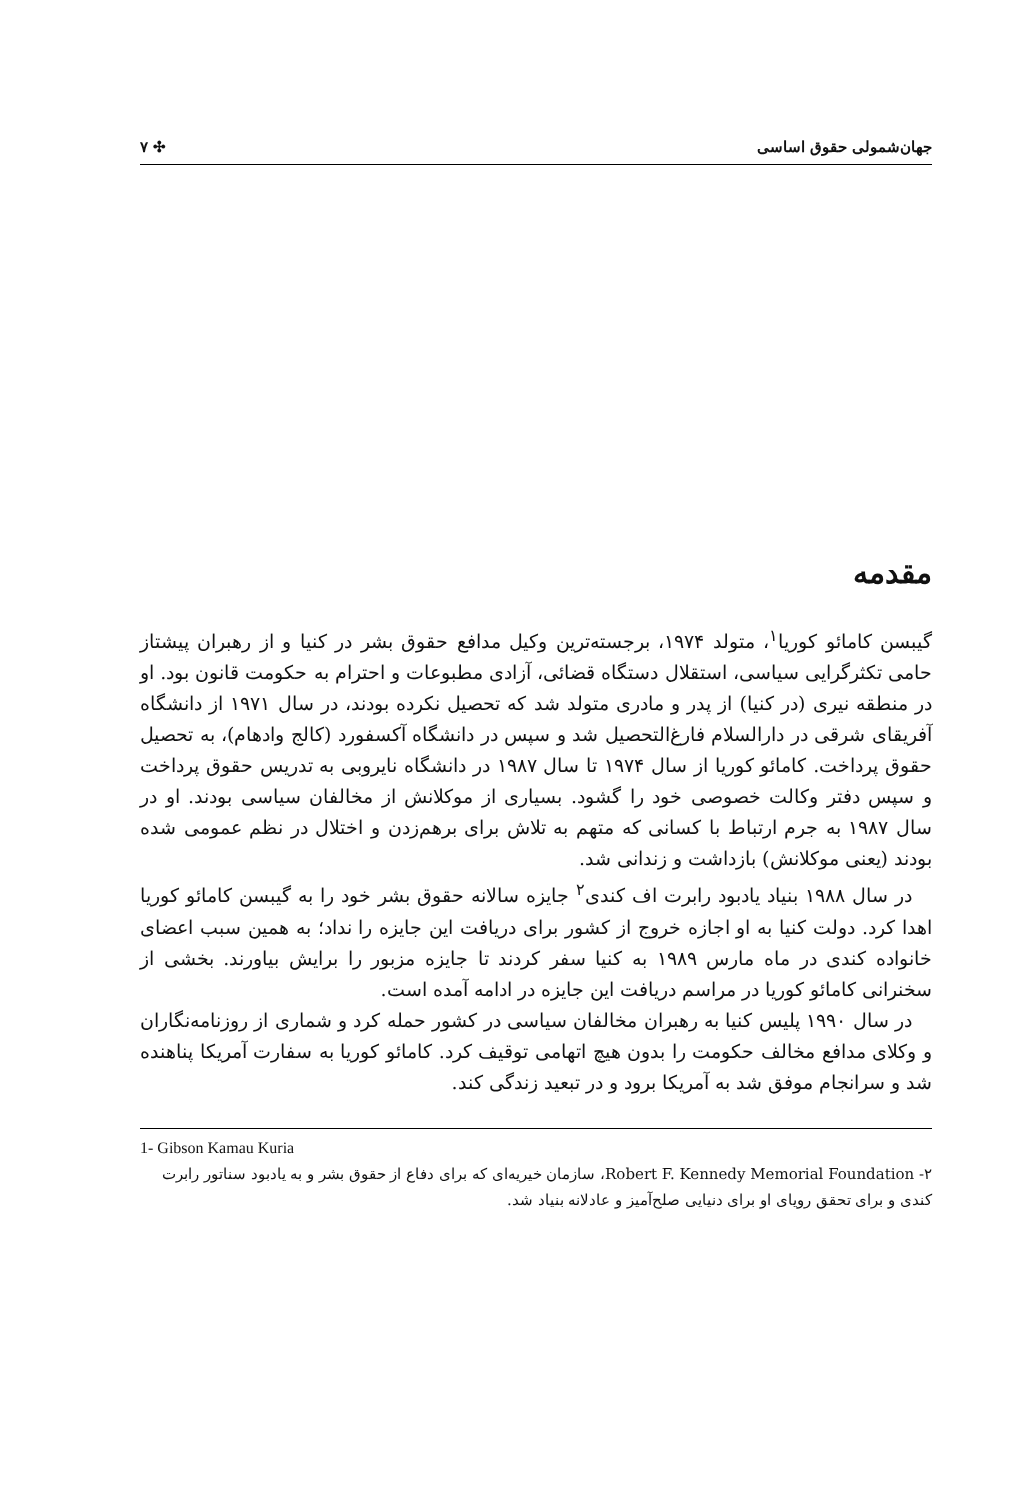جهان‌شمولی حقوق اساسی ✣ ۷
مقدمه
گیبسن کامائو کوریا<sup>۱</sup>، متولد ۱۹۷۴، برجسته‌ترین وکیل مدافع حقوق بشر در کنیا و از رهبران پیشتاز حامی تکثرگرایی سیاسی، استقلال دستگاه قضائی، آزادی مطبوعات و احترام به حکومت قانون بود. او در منطقه نیری (در کنیا) از پدر و مادری متولد شد که تحصیل نکرده بودند، در سال ۱۹۷۱ از دانشگاه آفریقای شرقی در دارالسلام فارغ‌التحصیل شد و سپس در دانشگاه آکسفورد (کالج وادهام)، به تحصیل حقوق پرداخت. کامائو کوریا از سال ۱۹۷۴ تا سال ۱۹۸۷ در دانشگاه نایروبی به تدریس حقوق پرداخت و سپس دفتر وکالت خصوصی خود را گشود. بسیاری از موکلانش از مخالفان سیاسی بودند. او در سال ۱۹۸۷ به جرم ارتباط با کسانی که متهم به تلاش برای برهم‌زدن و اختلال در نظم عمومی شده بودند (یعنی موکلانش) بازداشت و زندانی شد.
در سال ۱۹۸۸ بنیاد یادبود رابرت اف کندی<sup>۲</sup> جایزه سالانه حقوق بشر خود را به گیبسن کامائو کوریا اهدا کرد. دولت کنیا به او اجازه خروج از کشور برای دریافت این جایزه را نداد؛ به همین سبب اعضای خانواده کندی در ماه مارس ۱۹۸۹ به کنیا سفر کردند تا جایزه مزبور را برایش بیاورند. بخشی از سخنرانی کامائو کوریا در مراسم دریافت این جایزه در ادامه آمده است.
در سال ۱۹۹۰ پلیس کنیا به رهبران مخالفان سیاسی در کشور حمله کرد و شماری از روزنامه‌نگاران و وکلای مدافع مخالف حکومت را بدون هیچ اتهامی توقیف کرد. کامائو کوریا به سفارت آمریکا پناهنده شد و سرانجام موفق شد به آمریکا برود و در تبعید زندگی کند.
1- Gibson Kamau Kuria
۲- Robert F. Kennedy Memorial Foundation، سازمان خیریه‌ای که برای دفاع از حقوق بشر و به یادبود سناتور رابرت کندی و برای تحقق رویای او برای دنیایی صلح‌آمیز و عادلانه بنیاد شد.